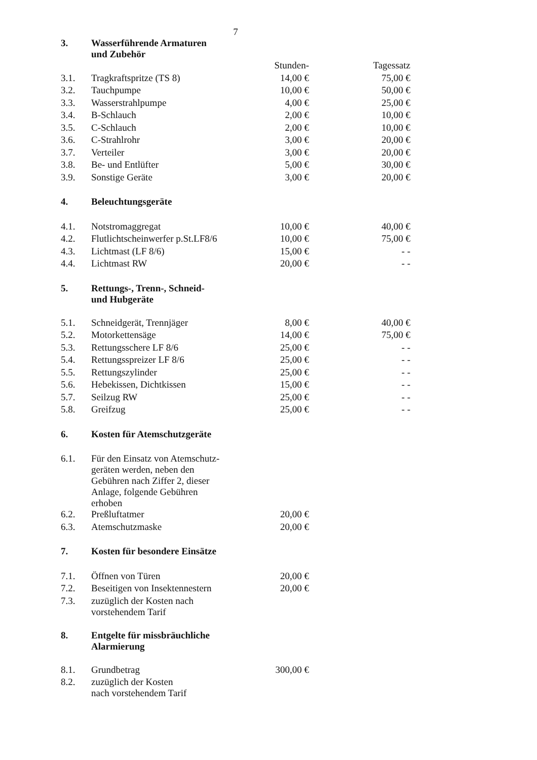7
| 3. | Wasserführende Armaturen und Zubehör | | |
| | | Stunden- | Tagessatz |
| 3.1. | Tragkraftspritze (TS 8) | 14,00 € | 75,00 € |
| 3.2. | Tauchpumpe | 10,00 € | 50,00 € |
| 3.3. | Wasserstrahlpumpe | 4,00 € | 25,00 € |
| 3.4. | B-Schlauch | 2,00 € | 10,00 € |
| 3.5. | C-Schlauch | 2,00 € | 10,00 € |
| 3.6. | C-Strahlrohr | 3,00 € | 20,00 € |
| 3.7. | Verteiler | 3,00 € | 20,00 € |
| 3.8. | Be- und Entlüfter | 5,00 € | 30,00 € |
| 3.9. | Sonstige Geräte | 3,00 € | 20,00 € |
| 4. | Beleuchtungsgeräte | | |
| 4.1. | Notstromaggregat | 10,00 € | 40,00 € |
| 4.2. | Flutlichtscheinwerfer p.St.LF8/6 | 10,00 € | 75,00 € |
| 4.3. | Lichtmast (LF 8/6) | 15,00 € | - - |
| 4.4. | Lichtmast RW | 20,00 € | - - |
| 5. | Rettungs-, Trenn-, Schneid- und Hubgeräte | | |
| 5.1. | Schneidgerät, Trennjäger | 8,00 € | 40,00 € |
| 5.2. | Motorkettensäge | 14,00 € | 75,00 € |
| 5.3. | Rettungsschere LF 8/6 | 25,00 € | - - |
| 5.4. | Rettungsspreizer LF 8/6 | 25,00 € | - - |
| 5.5. | Rettungszylinder | 25,00 € | - - |
| 5.6. | Hebekissen, Dichtkissen | 15,00 € | - - |
| 5.7. | Seilzug RW | 25,00 € | - - |
| 5.8. | Greifzug | 25,00 € | - - |
| 6. | Kosten für Atemschutzgeräte | | |
| 6.1. | Für den Einsatz von Atemschutz- geräten werden, neben den Gebühren nach Ziffer 2, dieser Anlage, folgende Gebühren erhoben | | |
| 6.2. | Preßluftatmer | 20,00 € | |
| 6.3. | Atemschutzmaske | 20,00 € | |
| 7. | Kosten für besondere Einsätze | | |
| 7.1. | Öffnen von Türen | 20,00 € | |
| 7.2. | Beseitigen von Insektennestern | 20,00 € | |
| 7.3. | zuzüglich der Kosten nach vorstehendem Tarif | | |
| 8. | Entgelte für missbräuchliche Alarmierung | | |
| 8.1. | Grundbetrag | 300,00 € | |
| 8.2. | zuzüglich der Kosten nach vorstehendem Tarif | | |